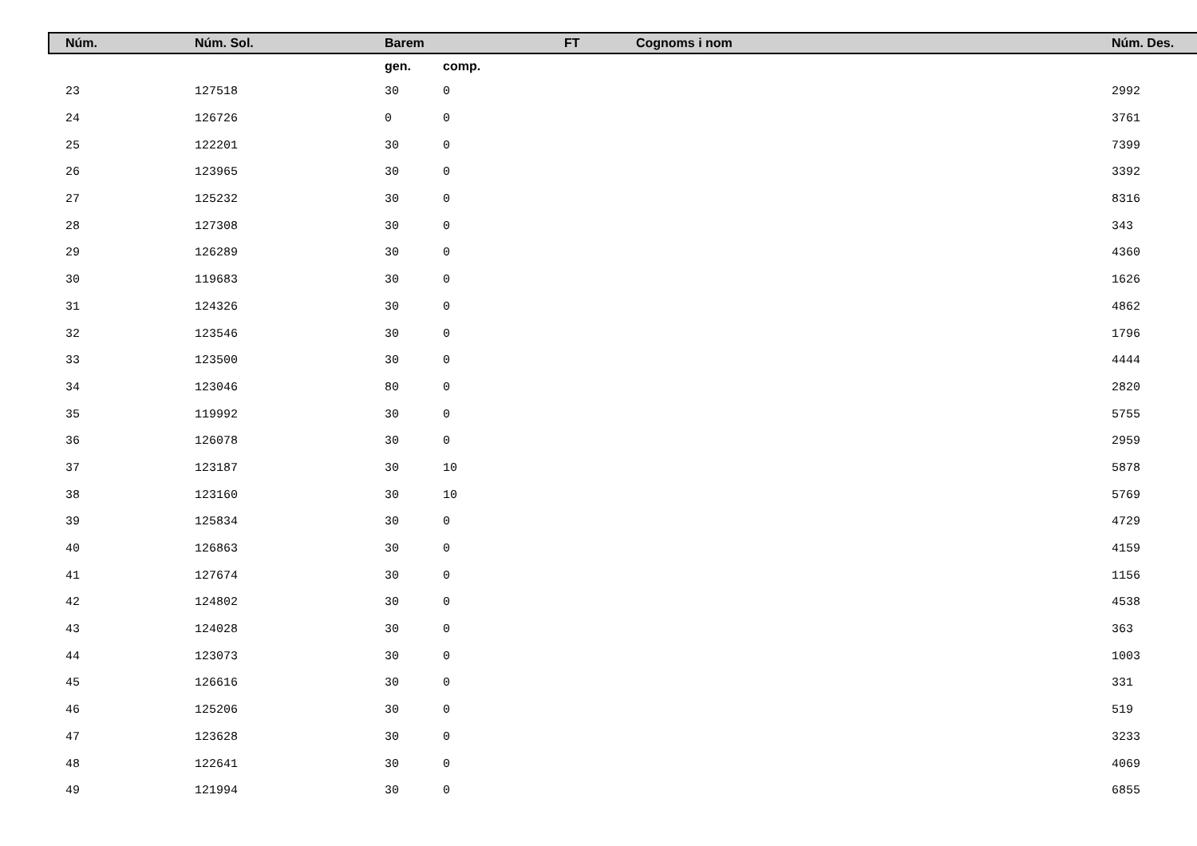| | Núm. | Núm. Sol. | Barem | | FT | Cognoms i nom | Núm. Des. |
| --- | --- | --- | --- | --- | --- | --- | --- |
| | | | gen. | comp. | | | |
| | 23 | 127518 | 30 | 0 | | | 2992 |
| | 24 | 126726 | 0 | 0 | | | 3761 |
| | 25 | 122201 | 30 | 0 | | | 7399 |
| | 26 | 123965 | 30 | 0 | | | 3392 |
| | 27 | 125232 | 30 | 0 | | | 8316 |
| | 28 | 127308 | 30 | 0 | | | 343 |
| | 29 | 126289 | 30 | 0 | | | 4360 |
| | 30 | 119683 | 30 | 0 | | | 1626 |
| | 31 | 124326 | 30 | 0 | | | 4862 |
| | 32 | 123546 | 30 | 0 | | | 1796 |
| | 33 | 123500 | 30 | 0 | | | 4444 |
| | 34 | 123046 | 80 | 0 | | | 2820 |
| | 35 | 119992 | 30 | 0 | | | 5755 |
| | 36 | 126078 | 30 | 0 | | | 2959 |
| | 37 | 123187 | 30 | 10 | | | 5878 |
| | 38 | 123160 | 30 | 10 | | | 5769 |
| | 39 | 125834 | 30 | 0 | | | 4729 |
| | 40 | 126863 | 30 | 0 | | | 4159 |
| | 41 | 127674 | 30 | 0 | | | 1156 |
| | 42 | 124802 | 30 | 0 | | | 4538 |
| | 43 | 124028 | 30 | 0 | | | 363 |
| | 44 | 123073 | 30 | 0 | | | 1003 |
| | 45 | 126616 | 30 | 0 | | | 331 |
| | 46 | 125206 | 30 | 0 | | | 519 |
| | 47 | 123628 | 30 | 0 | | | 3233 |
| | 48 | 122641 | 30 | 0 | | | 4069 |
| | 49 | 121994 | 30 | 0 | | | 6855 |